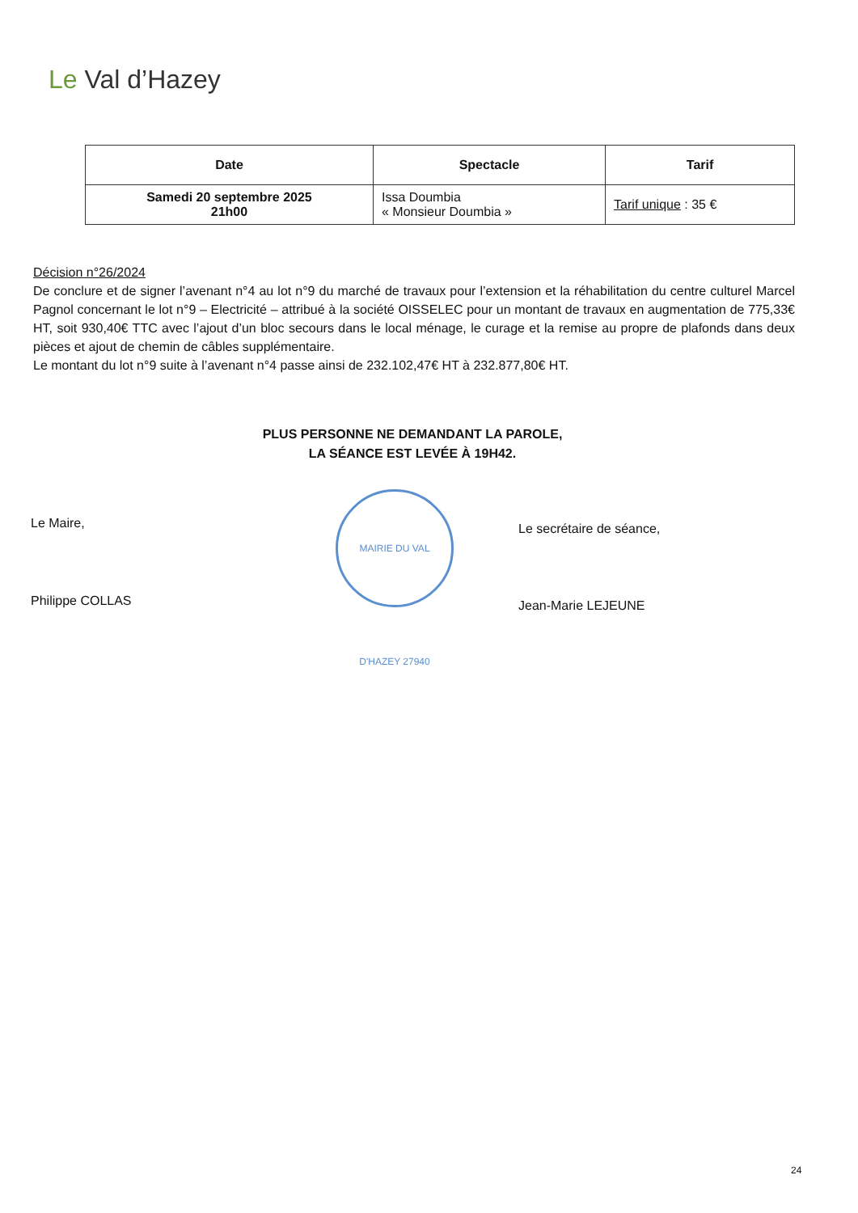Le Val d’Hazey
| Date | Spectacle | Tarif |
| --- | --- | --- |
| Samedi 20 septembre 2025 21h00 | Issa Doumbia « Monsieur Doumbia » | Tarif unique : 35 € |
Décision n°26/2024
De conclure et de signer l’avenant n°4 au lot n°9 du marché de travaux pour l’extension et la réhabilitation du centre culturel Marcel Pagnol concernant le lot n°9 – Electricité – attribué à la société OISSELEC pour un montant de travaux en augmentation de 775,33€ HT, soit 930,40€ TTC avec l’ajout d’un bloc secours dans le local ménage, le curage et la remise au propre de plafonds dans deux pièces et ajout de chemin de câbles supplémentaire.
Le montant du lot n°9 suite à l’avenant n°4 passe ainsi de 232.102,47€ HT à 232.877,80€ HT.
PLUS PERSONNE NE DEMANDANT LA PAROLE,
LA SÉANCE EST LEVÉE À 19H42.
Le Maire,
Philippe COLLAS
MAIRIE DU VAL D'HAZEY 27940
Le secrétaire de séance,
Jean-Marie LEJEUNE
24